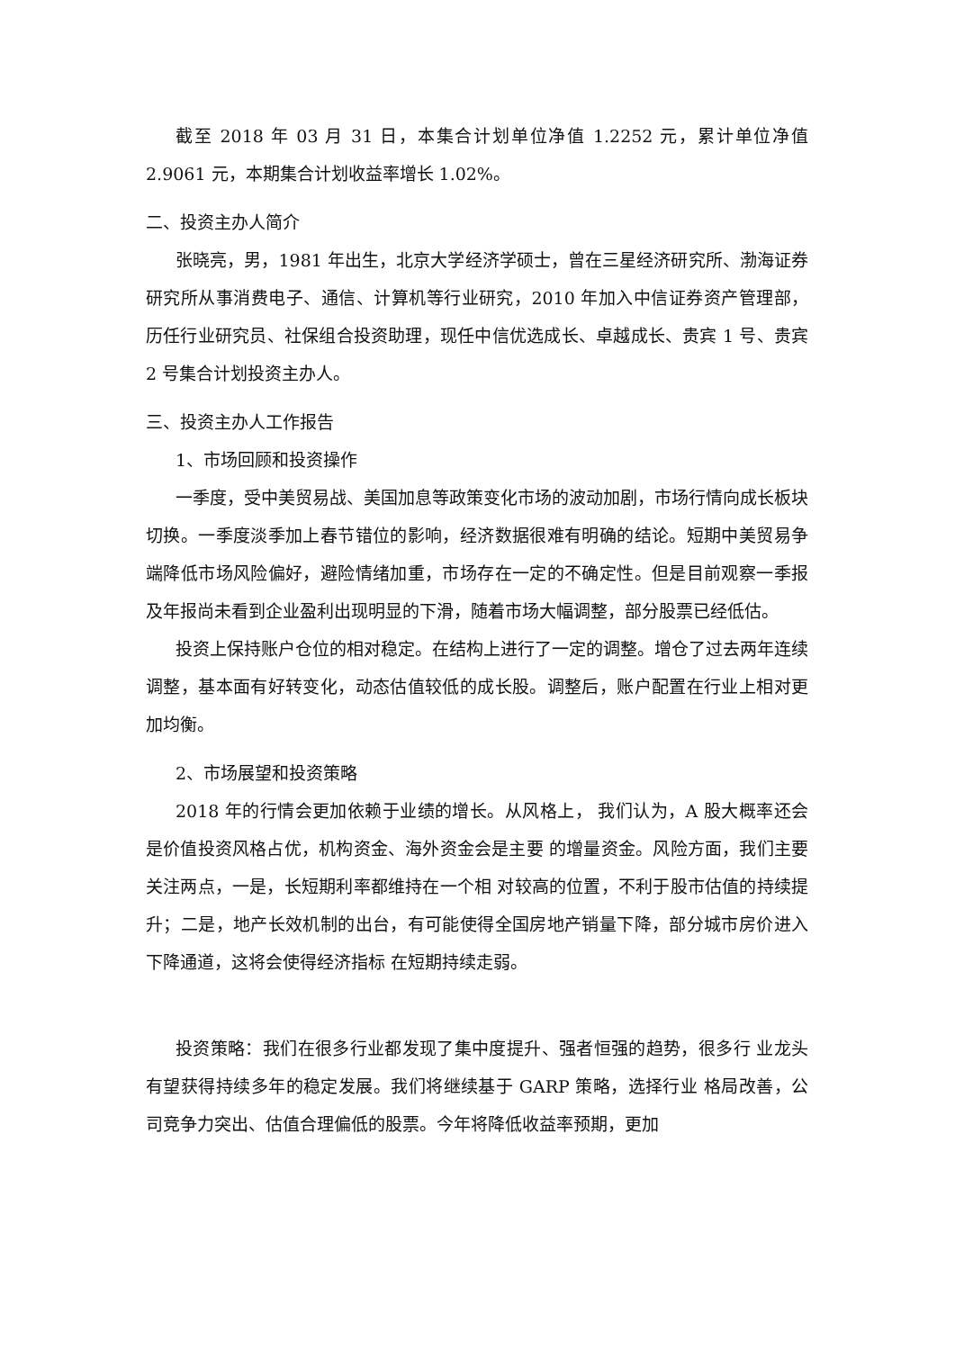截至 2018 年 03 月 31 日，本集合计划单位净值 1.2252 元，累计单位净值 2.9061 元，本期集合计划收益率增长 1.02%。
二、投资主办人简介
张晓亮，男，1981 年出生，北京大学经济学硕士，曾在三星经济研究所、渤海证券研究所从事消费电子、通信、计算机等行业研究，2010 年加入中信证券资产管理部，历任行业研究员、社保组合投资助理，现任中信优选成长、卓越成长、贵宾 1 号、贵宾 2 号集合计划投资主办人。
三、投资主办人工作报告
1、市场回顾和投资操作
一季度，受中美贸易战、美国加息等政策变化市场的波动加剧，市场行情向成长板块切换。一季度淡季加上春节错位的影响，经济数据很难有明确的结论。短期中美贸易争端降低市场风险偏好，避险情绪加重，市场存在一定的不确定性。但是目前观察一季报及年报尚未看到企业盈利出现明显的下滑，随着市场大幅调整，部分股票已经低估。
投资上保持账户仓位的相对稳定。在结构上进行了一定的调整。增仓了过去两年连续调整，基本面有好转变化，动态估值较低的成长股。调整后，账户配置在行业上相对更加均衡。
2、市场展望和投资策略
2018 年的行情会更加依赖于业绩的增长。从风格上， 我们认为，A 股大概率还会是价值投资风格占优，机构资金、海外资金会是主要 的增量资金。风险方面，我们主要关注两点，一是，长短期利率都维持在一个相 对较高的位置，不利于股市估值的持续提升；二是，地产长效机制的出台，有可能使得全国房地产销量下降，部分城市房价进入下降通道，这将会使得经济指标 在短期持续走弱。
投资策略：我们在很多行业都发现了集中度提升、强者恒强的趋势，很多行 业龙头有望获得持续多年的稳定发展。我们将继续基于 GARP 策略，选择行业 格局改善，公司竞争力突出、估值合理偏低的股票。今年将降低收益率预期，更加